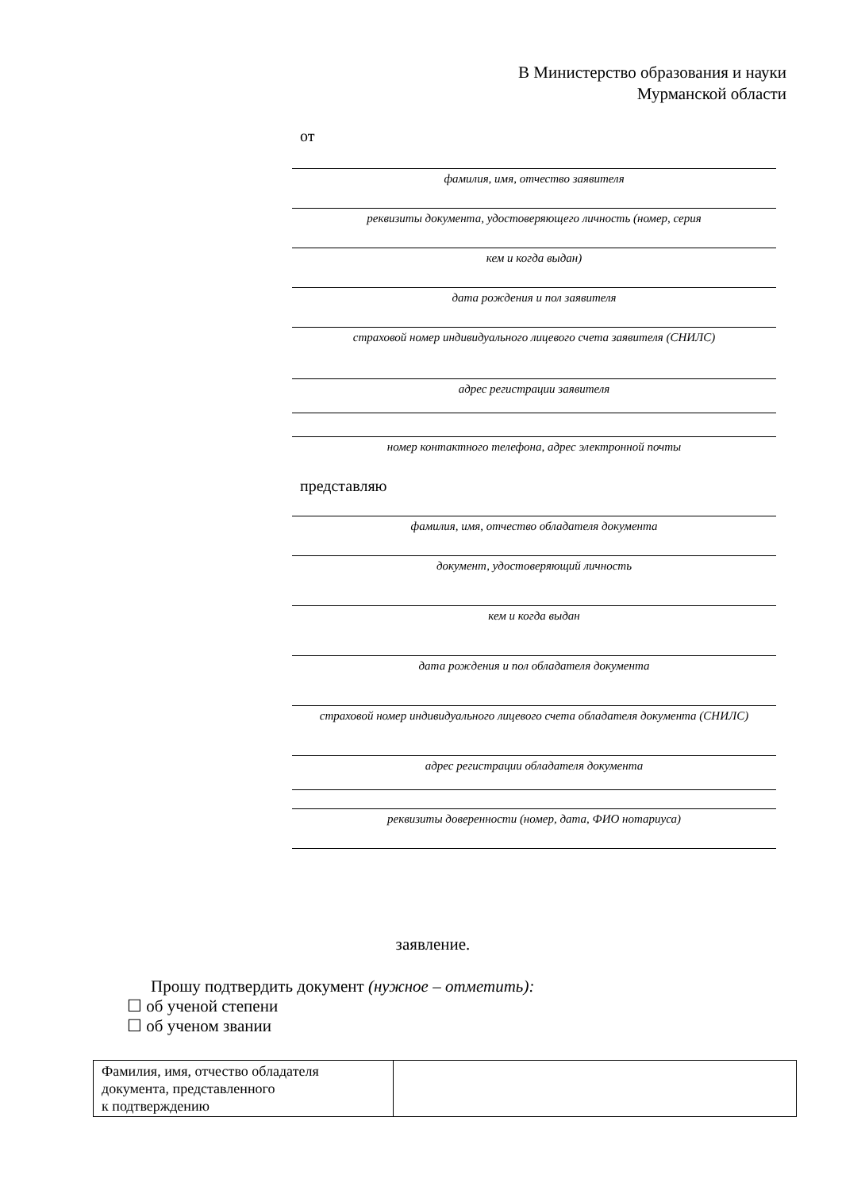В Министерство образования и науки
Мурманской области
от
фамилия, имя, отчество заявителя
реквизиты документа, удостоверяющего личность (номер, серия
кем и когда выдан)
дата рождения и пол заявителя
страховой номер индивидуального лицевого счета заявителя (СНИЛС)
адрес регистрации заявителя
номер контактного телефона, адрес электронной почты
представляю
фамилия, имя, отчество обладателя документа
документ, удостоверяющий личность
кем и когда выдан
дата рождения и пол обладателя документа
страховой номер индивидуального лицевого счета обладателя документа (СНИЛС)
адрес регистрации обладателя документа
реквизиты доверенности (номер, дата, ФИО нотариуса)
заявление.
Прошу подтвердить документ (нужное – отметить):
☐ об ученой степени
☐ об ученом звании
| Фамилия, имя, отчество обладателя документа, представленного к подтверждению | |